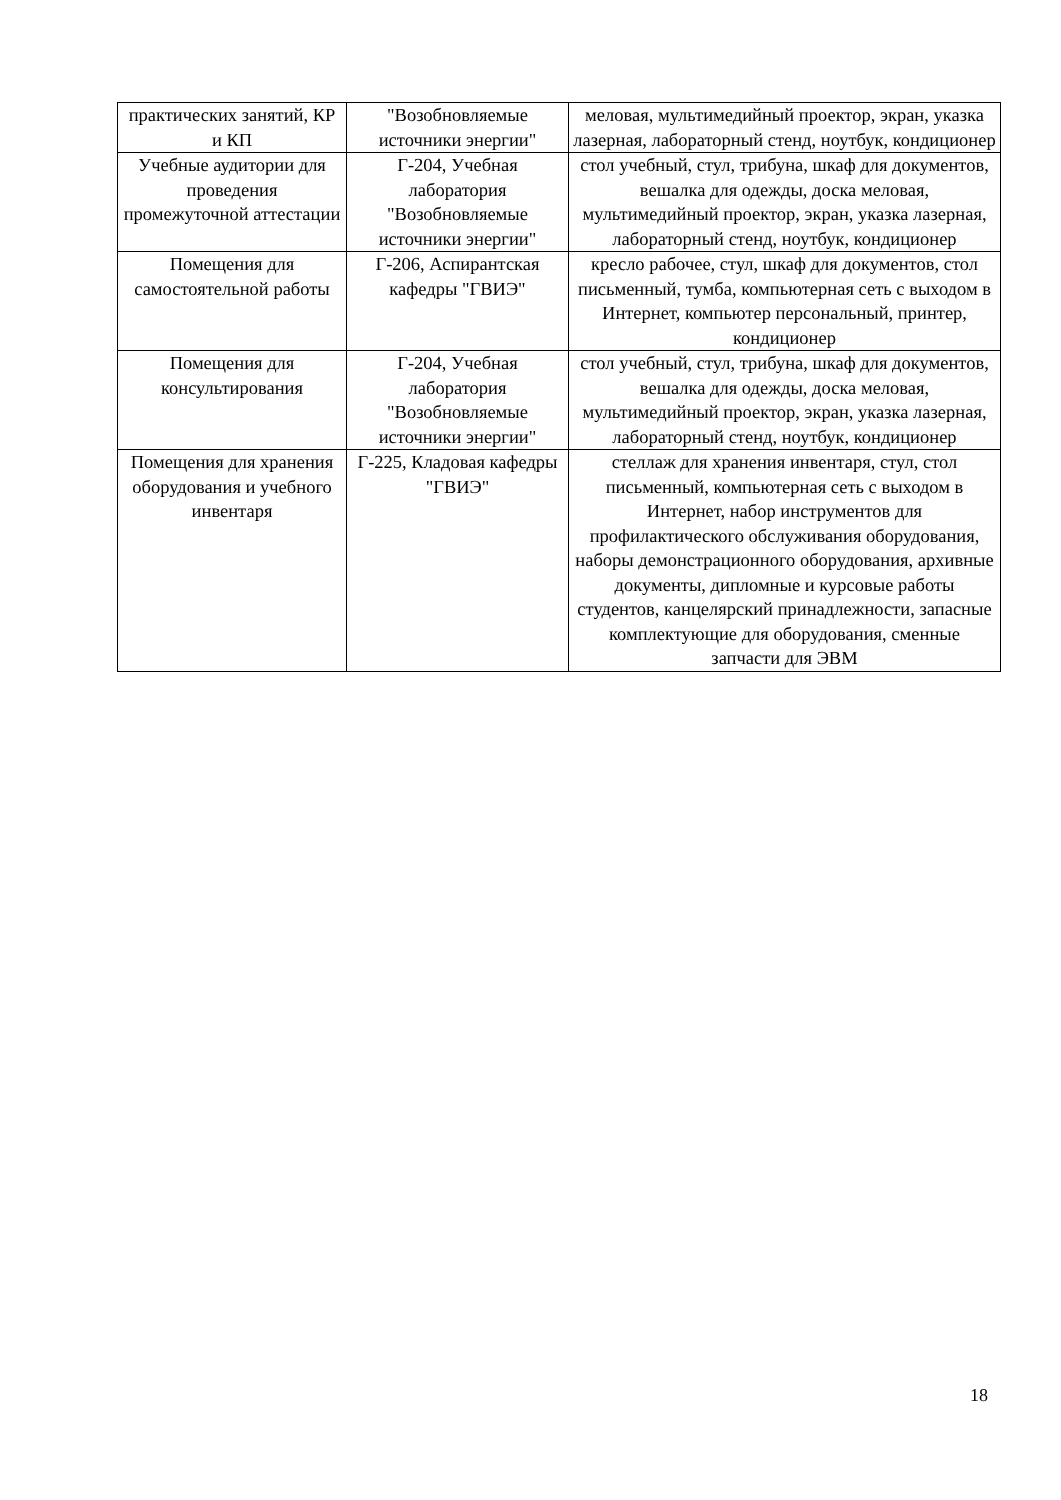| практических занятий, КР и КП | "Возобновляемые источники энергии" | меловая, мультимедийный проектор, экран, указка лазерная, лабораторный стенд, ноутбук, кондиционер |
| Учебные аудитории для проведения промежуточной аттестации | Г-204, Учебная лаборатория "Возобновляемые источники энергии" | стол учебный, стул, трибуна, шкаф для документов, вешалка для одежды, доска меловая, мультимедийный проектор, экран, указка лазерная, лабораторный стенд, ноутбук, кондиционер |
| Помещения для самостоятельной работы | Г-206, Аспирантская кафедры "ГВИЭ" | кресло рабочее, стул, шкаф для документов, стол письменный, тумба, компьютерная сеть с выходом в Интернет, компьютер персональный, принтер, кондиционер |
| Помещения для консультирования | Г-204, Учебная лаборатория "Возобновляемые источники энергии" | стол учебный, стул, трибуна, шкаф для документов, вешалка для одежды, доска меловая, мультимедийный проектор, экран, указка лазерная, лабораторный стенд, ноутбук, кондиционер |
| Помещения для хранения оборудования и учебного инвентаря | Г-225, Кладовая кафедры "ГВИЭ" | стеллаж для хранения инвентаря, стул, стол письменный, компьютерная сеть с выходом в Интернет, набор инструментов для профилактического обслуживания оборудования, наборы демонстрационного оборудования, архивные документы, дипломные и курсовые работы студентов, канцелярский принадлежности, запасные комплектующие для оборудования, сменные запчасти для ЭВМ |
18